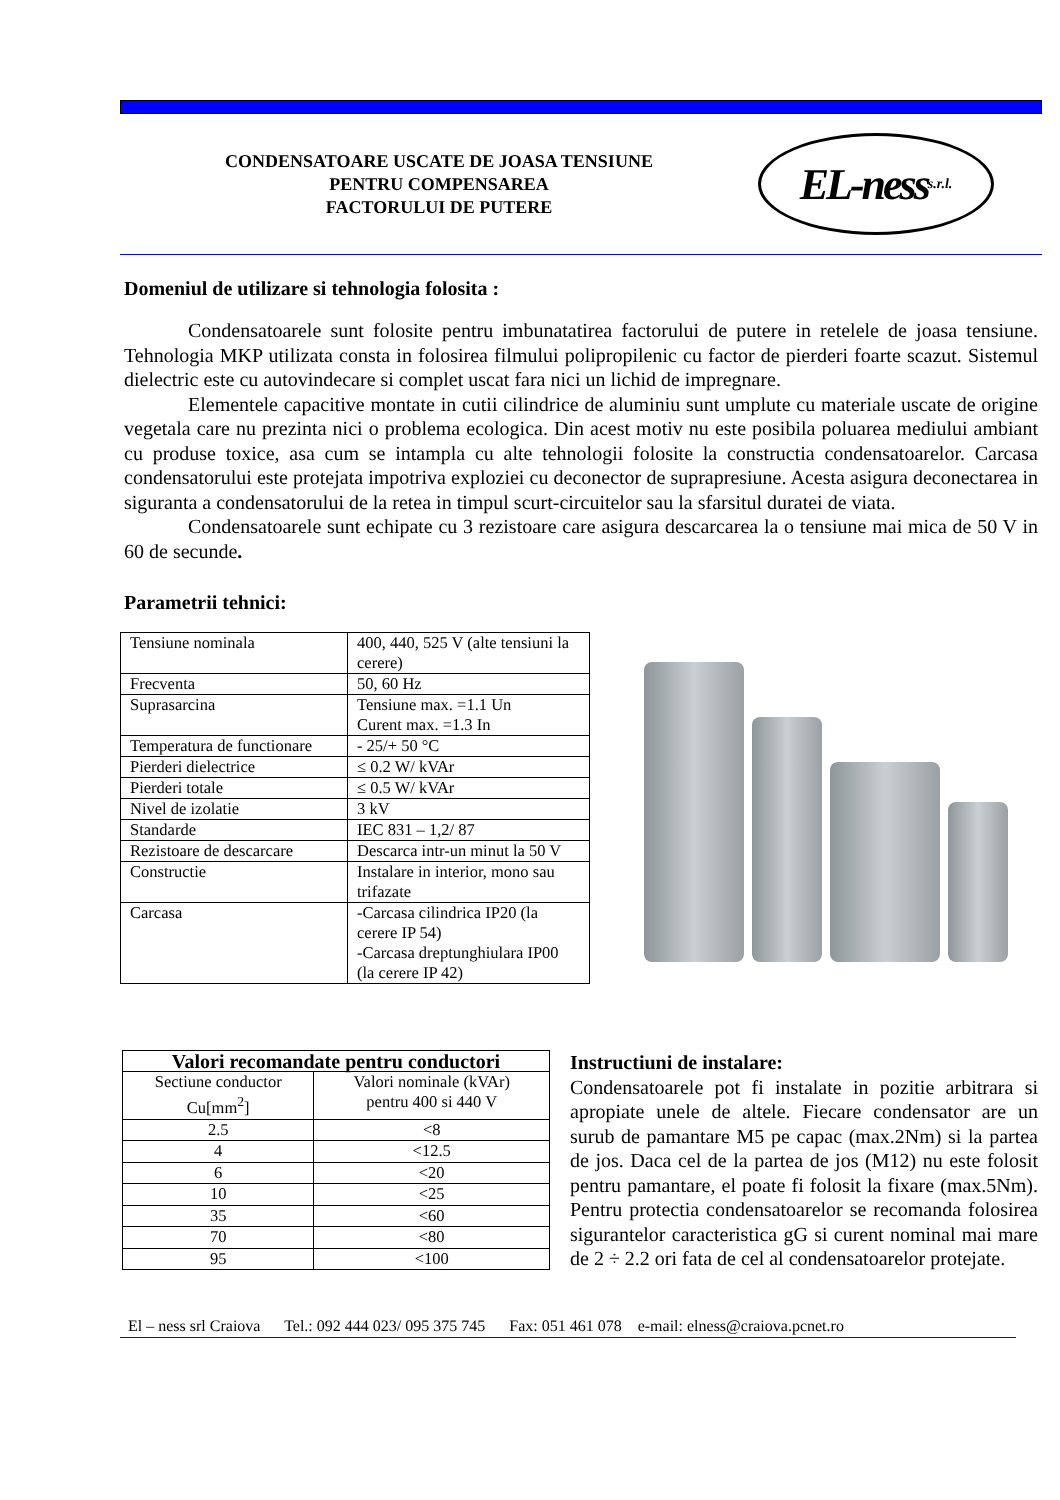CONDENSATOARE USCATE DE JOASA TENSIUNE
PENTRU COMPENSAREA
FACTORULUI DE PUTERE
EL-ness s.r.l.
Domeniul de utilizare si tehnologia folosita :
Condensatoarele sunt folosite pentru imbunatatirea factorului de putere in retelele de joasa tensiune. Tehnologia MKP utilizata consta in folosirea filmului polipropilenic cu factor de pierderi foarte scazut. Sistemul dielectric este cu autovindecare si complet uscat fara nici un lichid de impregnare.
Elementele capacitive montate in cutii cilindrice de aluminiu sunt umplute cu materiale uscate de origine vegetala care nu prezinta nici o problema ecologica. Din acest motiv nu este posibila poluarea mediului ambiant cu produse toxice, asa cum se intampla cu alte tehnologii folosite la constructia condensatoarelor. Carcasa condensatorului este protejata impotriva exploziei cu deconector de suprapresiune. Acesta asigura deconectarea in siguranta a condensatorului de la retea in timpul scurt-circuitelor sau la sfarsitul duratei de viata.
Condensatoarele sunt echipate cu 3 rezistoare care asigura descarcarea la o tensiune mai mica de 50 V in 60 de secunde.
Parametrii tehnici:
| Tensiune nominala | 400, 440, 525 V (alte tensiuni la cerere) |
| Frecventa | 50, 60 Hz |
| Suprasarcina | Tensiune max. =1.1 Un Curent max. =1.3 In |
| Temperatura de functionare | - 25/+ 50 °C |
| Pierderi dielectrice | ≤ 0.2 W/ kVAr |
| Pierderi totale | ≤ 0.5 W/ kVAr |
| Nivel de izolatie | 3 kV |
| Standarde | IEC 831 – 1,2/ 87 |
| Rezistoare de descarcare | Descarca intr-un minut la 50 V |
| Constructie | Instalare in interior, mono sau trifazate |
| Carcasa | -Carcasa cilindrica IP20 (la cerere IP 54) -Carcasa dreptunghiulara IP00 (la cerere IP 42) |
| Valori recomandate pentru conductori | |
| --- | --- |
| Sectiune conductor Cu[mm<sup>2</sup>] | Valori nominale (kVAr) pentru 400 si 440 V |
| 2.5 | <8 |
| 4 | <12.5 |
| 6 | <20 |
| 10 | <25 |
| 35 | <60 |
| 70 | <80 |
| 95 | <100 |
Instructiuni de instalare:
Condensatoarele pot fi instalate in pozitie arbitrara si apropiate unele de altele. Fiecare condensator are un surub de pamantare M5 pe capac (max.2Nm) si la partea de jos. Daca cel de la partea de jos (M12) nu este folosit pentru pamantare, el poate fi folosit la fixare (max.5Nm). Pentru protectia condensatoarelor se recomanda folosirea sigurantelor caracteristica gG si curent nominal mai mare de 2 ÷ 2.2 ori fata de cel al condensatoarelor protejate.
El – ness srl Craiova Tel.: 092 444 023/ 095 375 745 Fax: 051 461 078 e-mail: elness@craiova.pcnet.ro